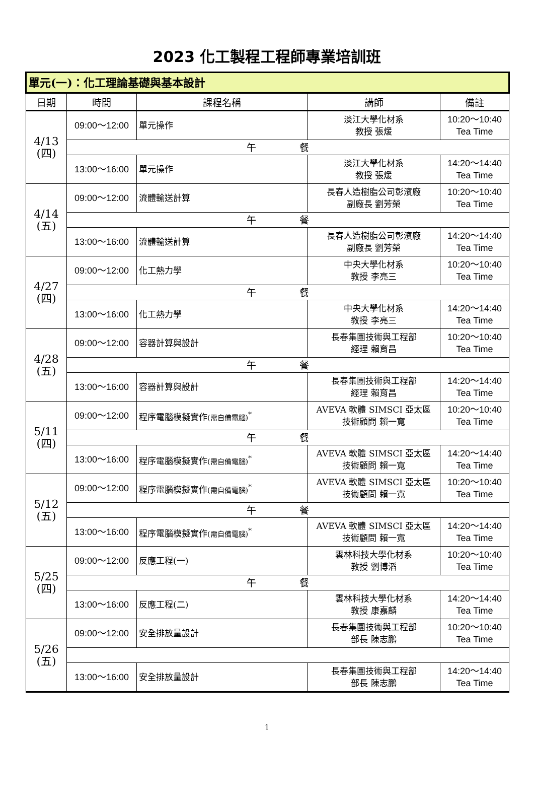2023 化工製程工程師專業培訓班
| 單元(一)：化工理論基礎與基本設計 | | | | |
| 日期 | 時間 | 課程名稱 | 講師 | 備註 |
| 4/13 (四) | 09:00～12:00 | 單元操作 | 淡江大學化材系 教授 張煖 | 10:20～10:40 Tea Time |
| | 午 餐 | | | |
| | 13:00～16:00 | 單元操作 | 淡江大學化材系 教授 張煖 | 14:20～14:40 Tea Time |
| 4/14 (五) | 09:00～12:00 | 流體輸送計算 | 長春人造樹脂公司彰濱廠 副廠長 劉芳榮 | 10:20～10:40 Tea Time |
| | 午 餐 | | | |
| | 13:00～16:00 | 流體輸送計算 | 長春人造樹脂公司彰濱廠 副廠長 劉芳榮 | 14:20～14:40 Tea Time |
| 4/27 (四) | 09:00～12:00 | 化工熱力學 | 中央大學化材系 教授 李亮三 | 10:20～10:40 Tea Time |
| | 午 餐 | | | |
| | 13:00～16:00 | 化工熱力學 | 中央大學化材系 教授 李亮三 | 14:20～14:40 Tea Time |
| 4/28 (五) | 09:00～12:00 | 容器計算與設計 | 長春集團技術與工程部 經理 賴育昌 | 10:20～10:40 Tea Time |
| | 午 餐 | | | |
| | 13:00～16:00 | 容器計算與設計 | 長春集團技術與工程部 經理 賴育昌 | 14:20～14:40 Tea Time |
| 5/11 (四) | 09:00～12:00 | 程序電腦模擬實作 (需自備電腦)<sup>*</sup> | AVEVA 軟體 SIMSCI 亞太區 技術顧問 賴一寬 | 10:20～10:40 Tea Time |
| | 午 餐 | | | |
| | 13:00～16:00 | 程序電腦模擬實作 (需自備電腦)<sup>*</sup> | AVEVA 軟體 SIMSCI 亞太區 技術顧問 賴一寬 | 14:20～14:40 Tea Time |
| 5/12 (五) | 09:00～12:00 | 程序電腦模擬實作 (需自備電腦)<sup>*</sup> | AVEVA 軟體 SIMSCI 亞太區 技術顧問 賴一寬 | 10:20～10:40 Tea Time |
| | 午 餐 | | | |
| | 13:00～16:00 | 程序電腦模擬實作 (需自備電腦)<sup>*</sup> | AVEVA 軟體 SIMSCI 亞太區 技術顧問 賴一寬 | 14:20～14:40 Tea Time |
| 5/25 (四) | 09:00～12:00 | 反應工程(一) | 雲林科技大學化材系 教授 劉博滔 | 10:20～10:40 Tea Time |
| | 午 餐 | | | |
| | 13:00～16:00 | 反應工程(二) | 雲林科技大學化材系 教授 康嘉麟 | 14:20～14:40 Tea Time |
| 5/26 (五) | 09:00～12:00 | 安全排放量設計 | 長春集團技術與工程部 部長 陳志鵬 | 10:20～10:40 Tea Time |
| | 13:00～16:00 | 安全排放量設計 | 長春集團技術與工程部 部長 陳志鵬 | 14:20～14:40 Tea Time |
1